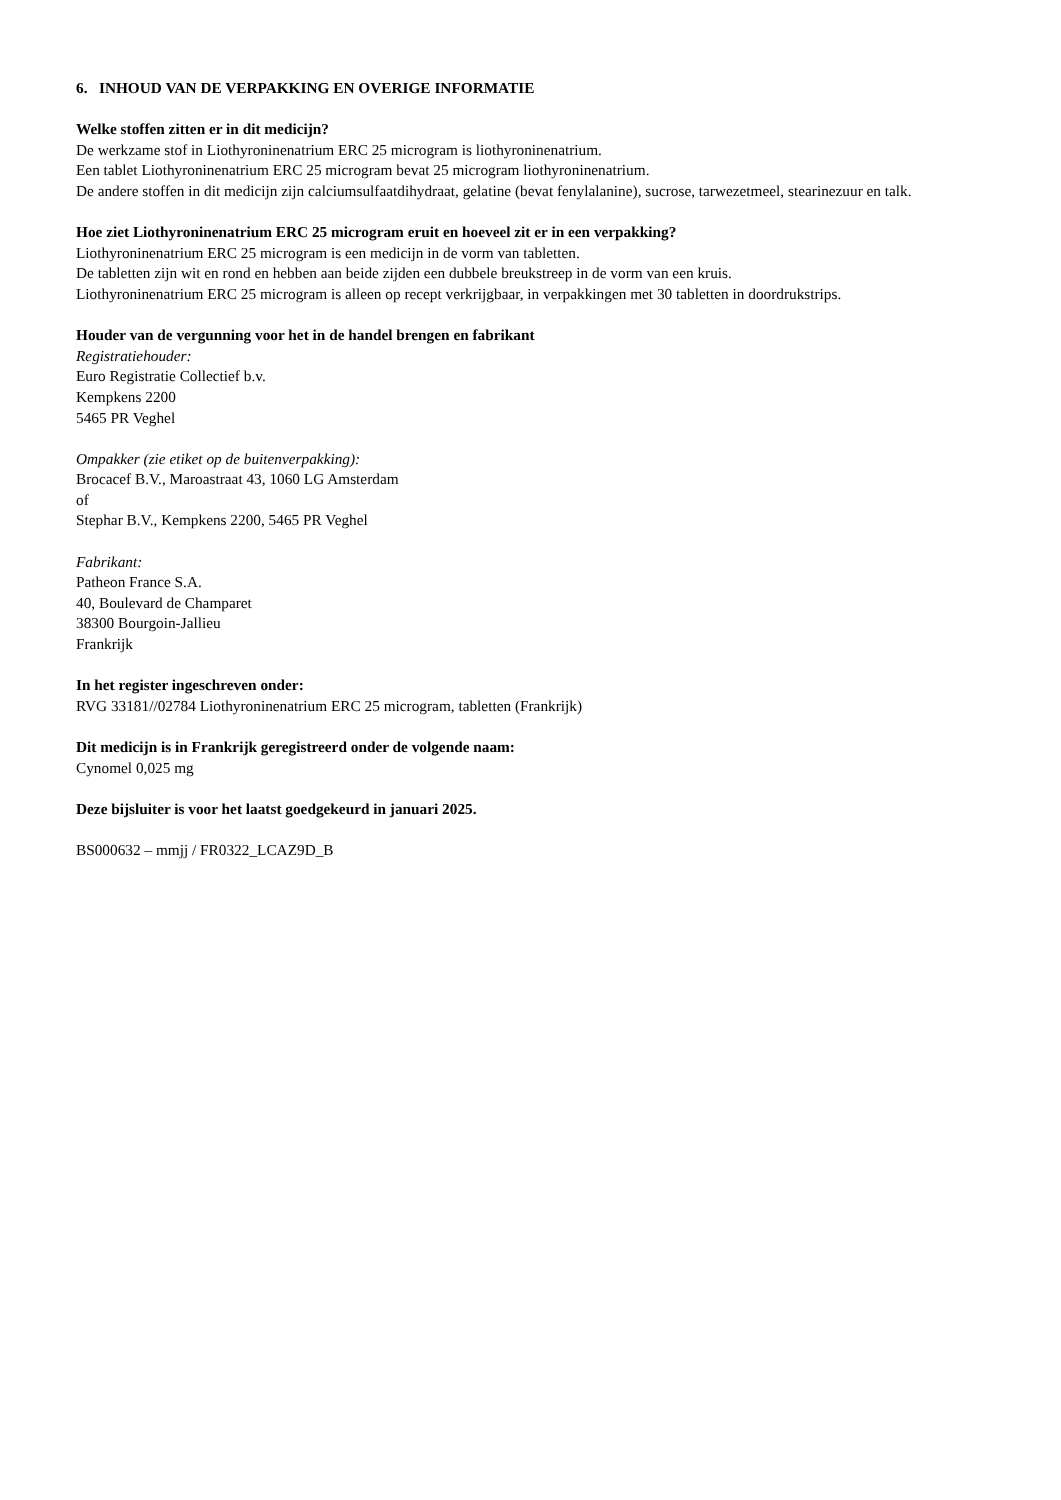6. INHOUD VAN DE VERPAKKING EN OVERIGE INFORMATIE
Welke stoffen zitten er in dit medicijn?
De werkzame stof in Liothyroninenatrium ERC 25 microgram is liothyroninenatrium.
Een tablet Liothyroninenatrium ERC 25 microgram bevat 25 microgram liothyroninenatrium.
De andere stoffen in dit medicijn zijn calciumsulfaatdihydraat, gelatine (bevat fenylalanine), sucrose, tarwezetmeel, stearinezuur en talk.
Hoe ziet Liothyroninenatrium ERC 25 microgram eruit en hoeveel zit er in een verpakking?
Liothyroninenatrium ERC 25 microgram is een medicijn in de vorm van tabletten.
De tabletten zijn wit en rond en hebben aan beide zijden een dubbele breukstreep in de vorm van een kruis.
Liothyroninenatrium ERC 25 microgram is alleen op recept verkrijgbaar, in verpakkingen met 30 tabletten in doordrukstrips.
Houder van de vergunning voor het in de handel brengen en fabrikant
Registratiehouder:
Euro Registratie Collectief b.v.
Kempkens 2200
5465 PR Veghel
Ompakker (zie etiket op de buitenverpakking):
Brocacef B.V., Maroastraat 43, 1060 LG Amsterdam
of
Stephar B.V., Kempkens 2200, 5465 PR Veghel
Fabrikant:
Patheon France S.A.
40, Boulevard de Champaret
38300 Bourgoin-Jallieu
Frankrijk
In het register ingeschreven onder:
RVG 33181//02784 Liothyroninenatrium ERC 25 microgram, tabletten (Frankrijk)
Dit medicijn is in Frankrijk geregistreerd onder de volgende naam:
Cynomel 0,025 mg
Deze bijsluiter is voor het laatst goedgekeurd in januari 2025.
BS000632 – mmjj / FR0322_LCAZ9D_B